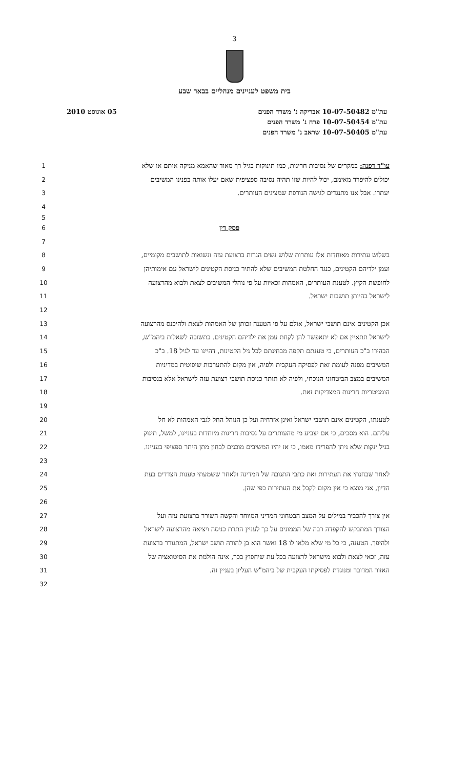3
בית משפט לעניינים מנהליים בבאר שבע
עת"מ 10-07-50482 אבריקה נ' משרד הפנים
עת"מ 10-07-50454 פרח נ' משרד הפנים
עת"מ 10-07-50405 שראב נ' משרד הפנים
05 אוגוסט 2010
עו"ד דפנה: במקרים של נסיבות חריגות, כמו תינוקות בגיל רך מאוד שהאמא מניקה אותם או שלא
1
יכולים להיפרד מאימם, יכול להיות שזו תהיה נסיבה ספציפית שאם יעלו אותה בפנינו המשיבים
2
יעתרו. אבל אנו מתנגדים לגישה הגורפת שמציגים העותרים. 3
4
5
פסק דין 6
7
בשלוש עתירות מאוחדות אלו עותרות שלוש נשים הגרות ברצועת עזה ונשואות לתושבים מקומיים,
8
ועמן ילדיהם הקטינים, כנגד החלטת המשיבים שלא להתיר כניסת הקטינים לישראל עם אימותיהן
9
לחופשת הקיץ. לטענת העותרים, האמהות זכאיות על פי נוהלי המשיבים לצאת ולבוא מהרצועה 10
לישראל בהיותן תושבות ישראל. 11
12
אכן הקטינים אינם תושבי ישראל, אולם על פי הטענה זכותן של האמהות לצאת ולהיכנס מהרצועה
13
לישראל תתאיין אם לא יתאפשר להן לקחת עמן את ילדיהם הקטינים. בתשובה לשאלות ביהמ"ש, 14
הבהירו ב"כ העותרים, כי טענתם תקפה מבחינתם לכל גיל הקטינות, דהיינו עד לגיל 18. ב"כ
15
המשיבים מפנה לעומת זאת לפסיקה העקבית ולפיה, אין מקום להתערבות שיפוטית במדיניות 16
המשיבים במצב הביטחוני הנוכחי, ולפיה לא תותר כניסת תושבי רצועת עזה לישראל אלא בנסיבות
17
הומניטריות חריגות המצדיקות זאת. 18
19
לטענתו, הקטינים אינם תושבי ישראל ואינן אזרחיה ועל כן הנוהל החל לגבי האמהות לא חל 20
עליהם. הוא מסכים, כי אם יצביע מי מהעותרים על נסיבות חריגות מיוחדות בעניינו, למשל, תינוק
21
בגיל ינקות שלא ניתן להפרידו מאמו, כי אז יהיו המשיבים מוכנים לבחון מתן היתר ספציפי בעניינו.
22
23
לאחר שבחנתי את העתירות ואת כתבי התגובה של המדינה ולאחר ששמעתי טענות הצדדים בעת 24
הדיון, אני מוצא כי אין מקום לקבל את העתירות כפי שהן. 25
26
אין צורך להכביר במילים על המצב הבטחוני המדיני המיוחד והקשה השורר ברצועת עזה ועל 27
הצורך המתבקש להקפדה רבה של הממונים על כך לעניין התרת כניסה ויציאה מהרצועה לישראל 28
ולהיפך. הטענה, כי כל מי שלא מלאו לו 18 ואשר הוא בן להורה תושב ישראל, המתגורר ברצועת
29
עזה, זכאי לצאת ולבוא מישראל לרצועה בכל עת שיחפוץ בכך, אינה הולמת את הסיטואציה של 30
האזור המדובר ומנוגדת לפסיקתו העקבית של ביהמ"ש העליון בעניין זה. 31
32